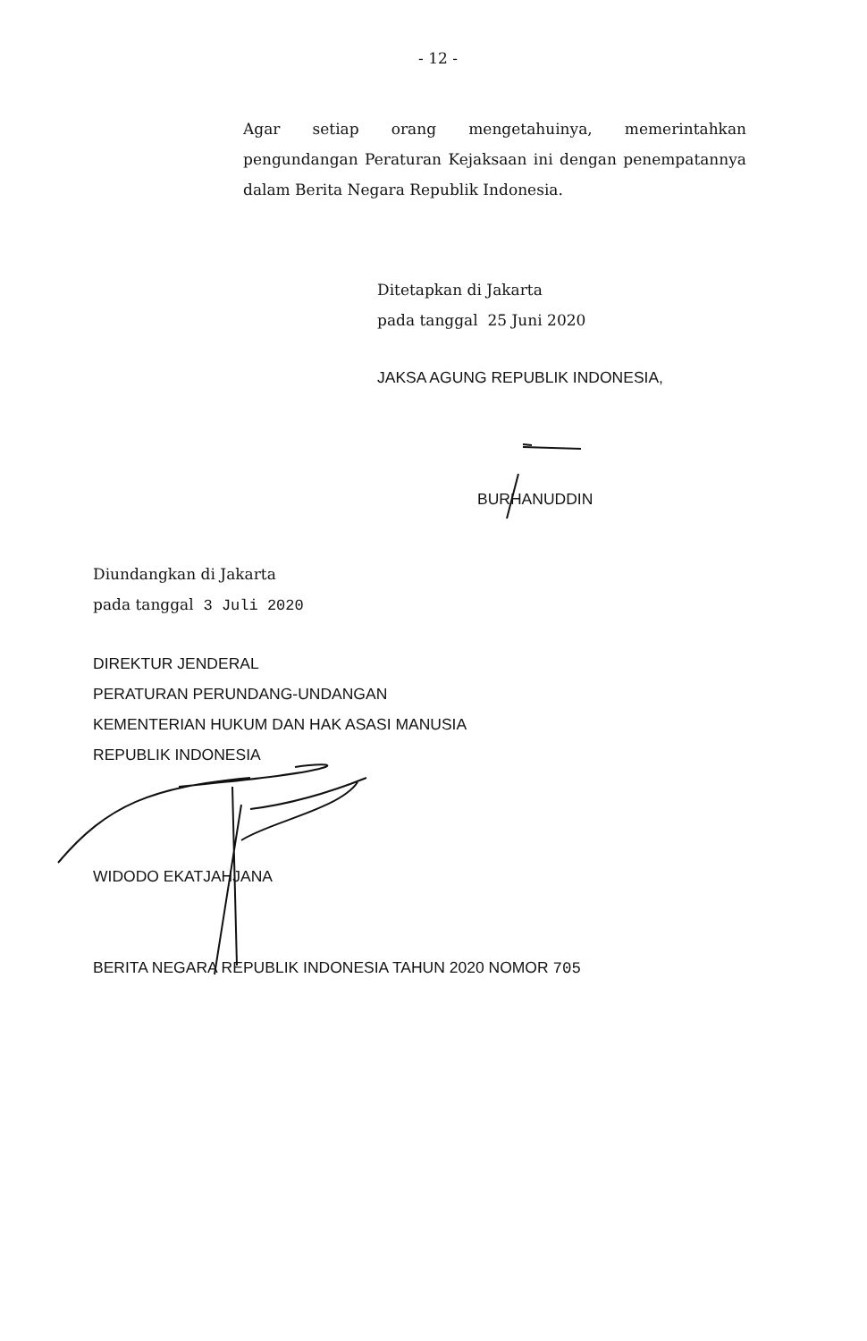- 12 -
Agar setiap orang mengetahuinya, memerintahkan pengundangan Peraturan Kejaksaan ini dengan penempatannya dalam Berita Negara Republik Indonesia.
Ditetapkan di Jakarta
pada tanggal 25 Juni 2020
JAKSA AGUNG REPUBLIK INDONESIA,
BURHANUDDIN
Diundangkan di Jakarta
pada tanggal 3 Juli 2020
DIREKTUR JENDERAL
PERATURAN PERUNDANG-UNDANGAN
KEMENTERIAN HUKUM DAN HAK ASASI MANUSIA
REPUBLIK INDONESIA
WIDODO EKATJAHJANA
BERITA NEGARA REPUBLIK INDONESIA TAHUN 2020 NOMOR 705